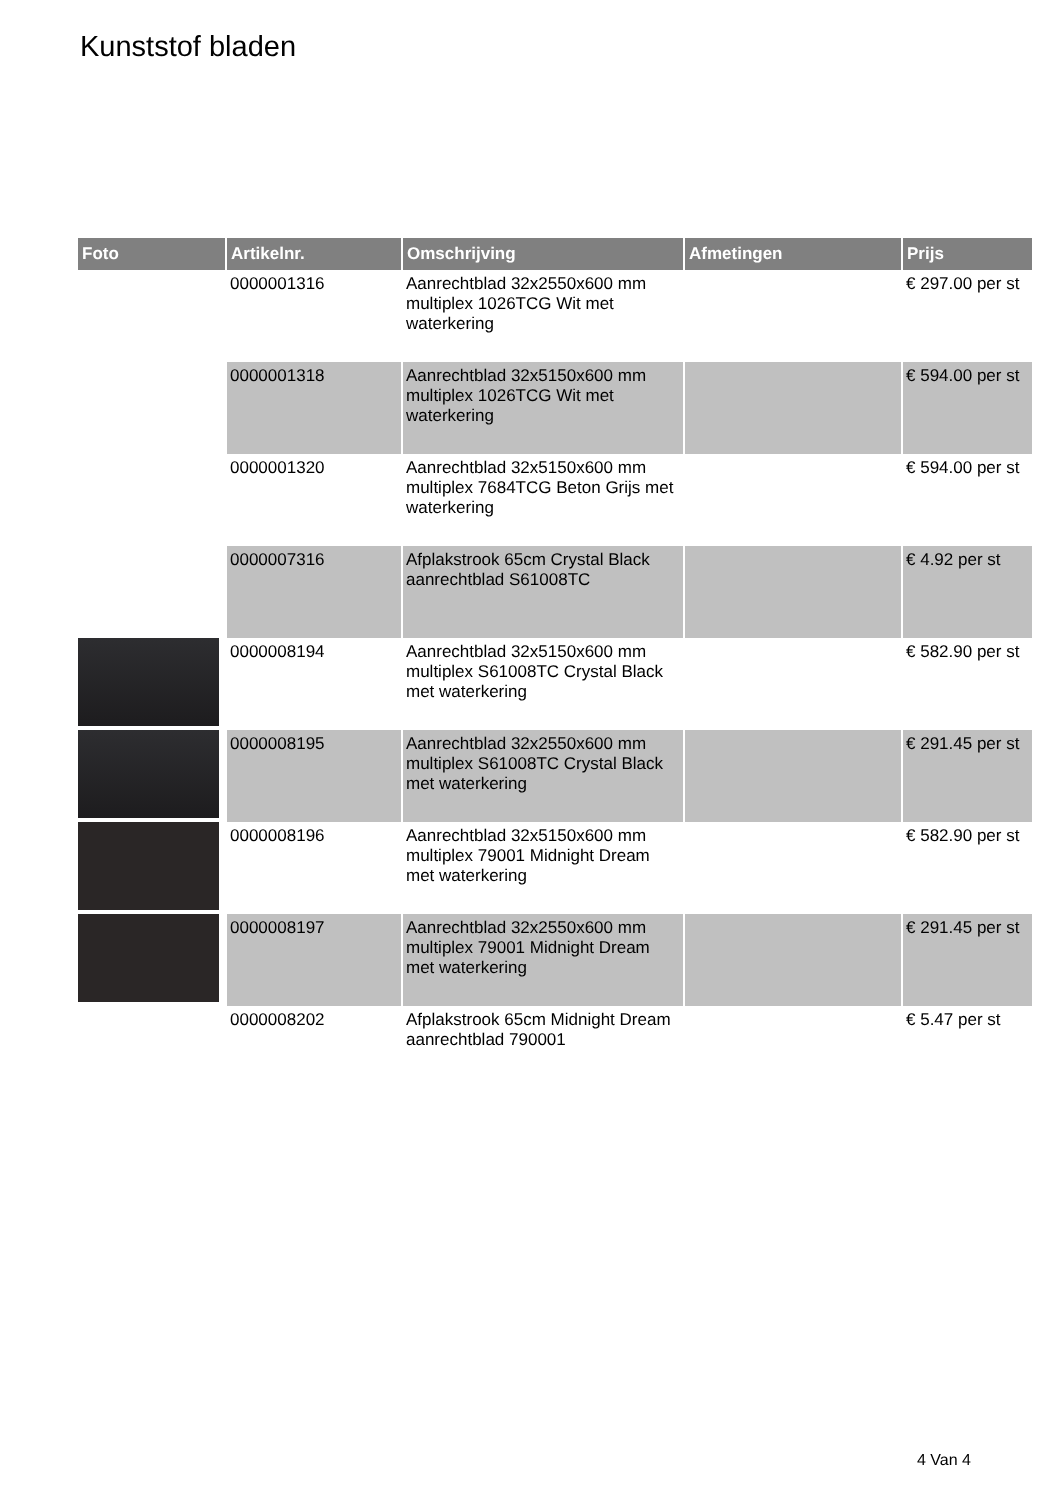Kunststof bladen
| Foto | Artikelnr. | Omschrijving | Afmetingen | Prijs |
| --- | --- | --- | --- | --- |
| | 0000001316 | Aanrechtblad 32x2550x600 mm multiplex 1026TCG Wit met waterkering | | € 297.00 per st |
| | 0000001318 | Aanrechtblad 32x5150x600 mm multiplex 1026TCG Wit met waterkering | | € 594.00 per st |
| | 0000001320 | Aanrechtblad 32x5150x600 mm multiplex 7684TCG Beton Grijs met waterkering | | € 594.00 per st |
| | 0000007316 | Afplakstrook 65cm Crystal Black aanrechtblad S61008TC | | € 4.92 per st |
| | 0000008194 | Aanrechtblad 32x5150x600 mm multiplex S61008TC Crystal Black met waterkering | | € 582.90 per st |
| | 0000008195 | Aanrechtblad 32x2550x600 mm multiplex S61008TC Crystal Black met waterkering | | € 291.45 per st |
| | 0000008196 | Aanrechtblad 32x5150x600 mm multiplex 79001 Midnight Dream met waterkering | | € 582.90 per st |
| | 0000008197 | Aanrechtblad 32x2550x600 mm multiplex 79001 Midnight Dream met waterkering | | € 291.45 per st |
| | 0000008202 | Afplakstrook 65cm Midnight Dream aanrechtblad 790001 | | € 5.47 per st |
4 Van 4